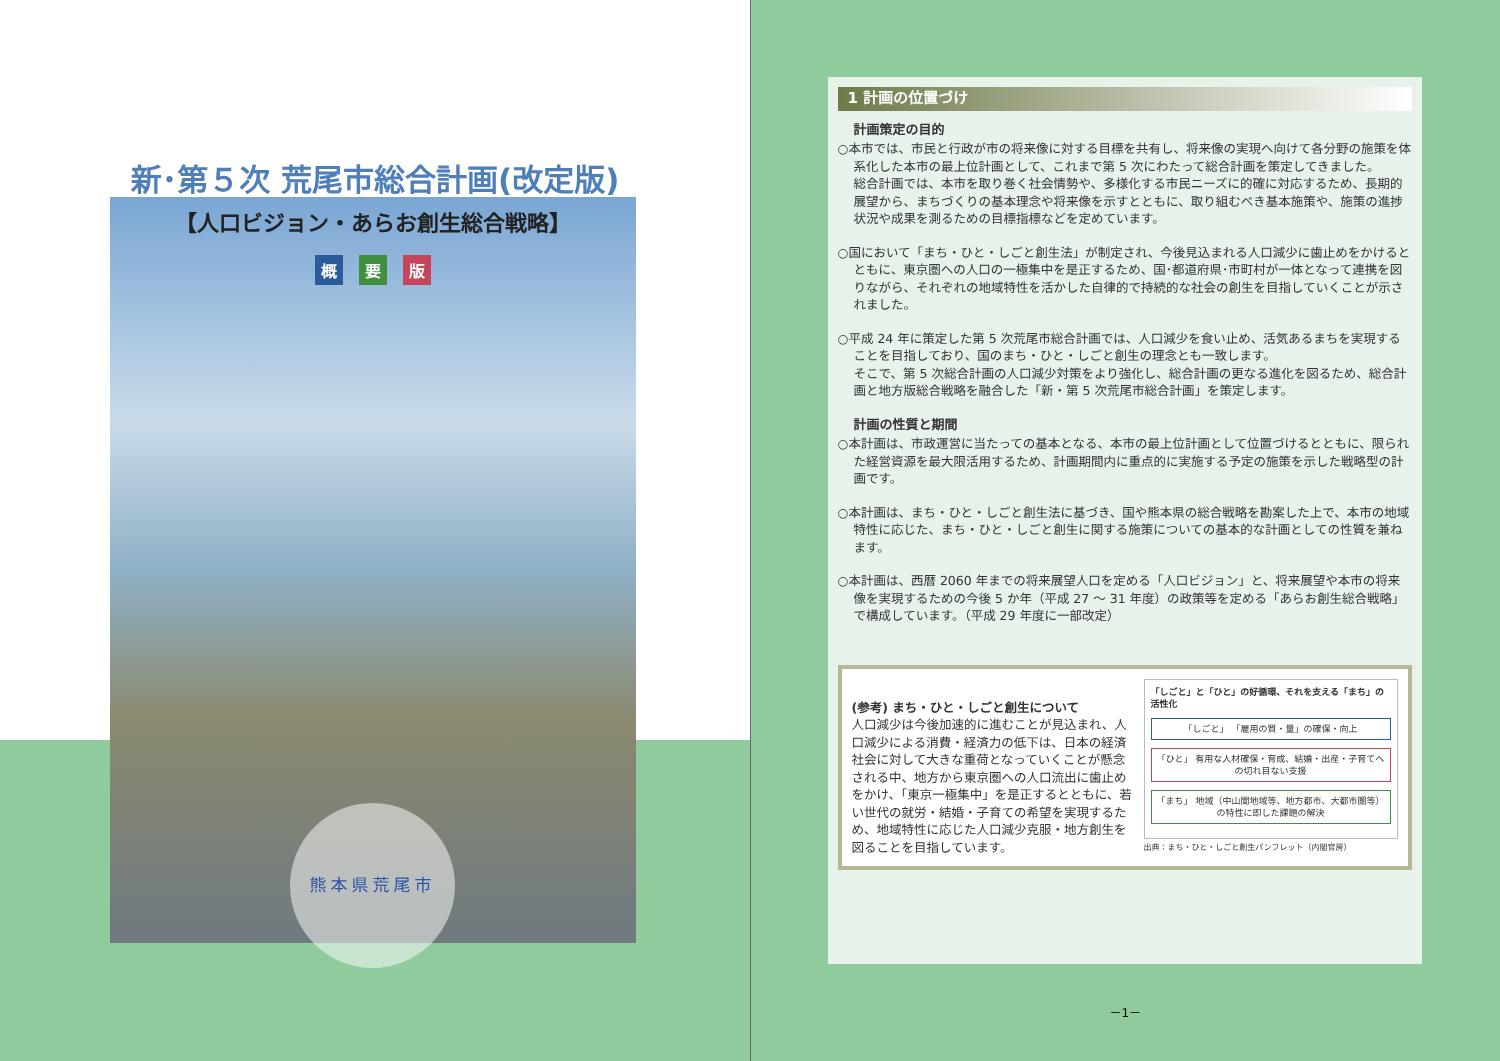新･第５次 荒尾市総合計画(改定版)
【人口ビジョン・あらお創生総合戦略】
概 要 版
熊本県荒尾市
1 計画の位置づけ
計画策定の目的
○本市では、市民と行政が市の将来像に対する目標を共有し、将来像の実現へ向けて各分野の施策を体系化した本市の最上位計画として、これまで第 5 次にわたって総合計画を策定してきました。
総合計画では、本市を取り巻く社会情勢や、多様化する市民ニーズに的確に対応するため、長期的展望から、まちづくりの基本理念や将来像を示すとともに、取り組むべき基本施策や、施策の進捗状況や成果を測るための目標指標などを定めています。
○国において「まち・ひと・しごと創生法」が制定され、今後見込まれる人口減少に歯止めをかけるとともに、東京圏への人口の一極集中を是正するため、国･都道府県･市町村が一体となって連携を図りながら、それぞれの地域特性を活かした自律的で持続的な社会の創生を目指していくことが示されました。
○平成 24 年に策定した第 5 次荒尾市総合計画では、人口減少を食い止め、活気あるまちを実現することを目指しており、国のまち・ひと・しごと創生の理念とも一致します。
そこで、第 5 次総合計画の人口減少対策をより強化し、総合計画の更なる進化を図るため、総合計画と地方版総合戦略を融合した「新・第 5 次荒尾市総合計画」を策定します。
計画の性質と期間
○本計画は、市政運営に当たっての基本となる、本市の最上位計画として位置づけるとともに、限られた経営資源を最大限活用するため、計画期間内に重点的に実施する予定の施策を示した戦略型の計画です。
○本計画は、まち・ひと・しごと創生法に基づき、国や熊本県の総合戦略を勘案した上で、本市の地域特性に応じた、まち・ひと・しごと創生に関する施策についての基本的な計画としての性質を兼ねます。
○本計画は、西暦 2060 年までの将来展望人口を定める「人口ビジョン」と、将来展望や本市の将来像を実現するための今後 5 か年（平成 27 ～ 31 年度）の政策等を定める「あらお創生総合戦略」で構成しています。（平成 29 年度に一部改定）
(参考) まち・ひと・しごと創生について
人口減少は今後加速的に進むことが見込まれ、人口減少による消費・経済力の低下は、日本の経済社会に対して大きな重荷となっていくことが懸念される中、地方から東京圏への人口流出に歯止めをかけ、「東京一極集中」を是正するとともに、若い世代の就労・結婚・子育ての希望を実現するため、地域特性に応じた人口減少克服・地方創生を図ることを目指しています。
「しごと」と「ひと」の好循環、それを支える「まち」の活性化
「しごと」 「雇用の質・量」の確保・向上
「ひと」 有用な人材確保・育成、結婚・出産・子育てへの切れ目ない支援
「まち」 地域（中山間地域等、地方都市、大都市圏等）の特性に即した課題の解決
出典：まち・ひと・しごと創生パンフレット（内閣官房）
－1－